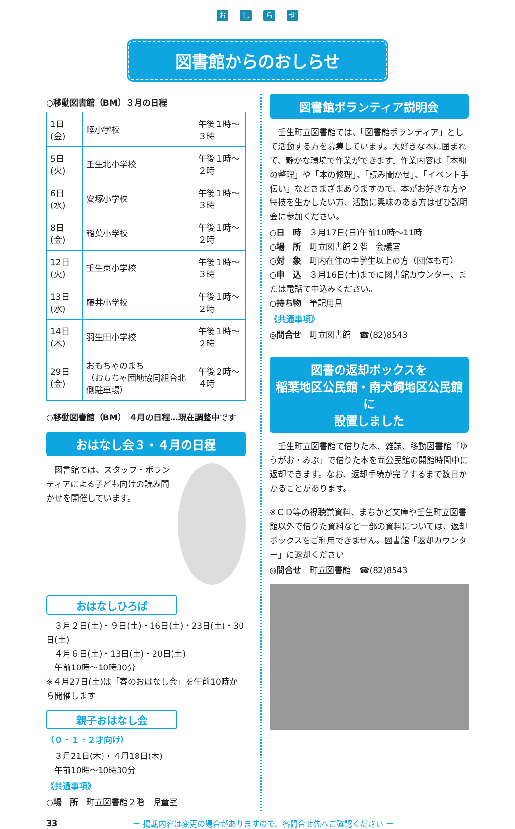おしらせ
図書館からのおしらせ
○移動図書館（BM）３月の日程
| 1日(金) | 睦小学校 | 午後１時～３時 |
| 5日(火) | 壬生北小学校 | 午後１時～２時 |
| 6日(水) | 安塚小学校 | 午後１時～３時 |
| 8日(金) | 稲葉小学校 | 午後１時～２時 |
| 12日(火) | 壬生東小学校 | 午後１時～３時 |
| 13日(水) | 藤井小学校 | 午後１時～２時 |
| 14日(木) | 羽生田小学校 | 午後１時～２時 |
| 29日(金) | おもちゃのまち （おもちゃ団地協同組合北側駐車場） | 午後２時～４時 |
○移動図書館（BM） ４月の日程…現在調整中です
おはなし会３・４月の日程
　図書館では、スタッフ・ボランティアによる子ども向けの読み聞かせを開催しています。
おはなしひろば
　３月２日(土)・９日(土)・16日(土)・23日(土)・30日(土)
　４月６日(土)・13日(土)・20日(土)
　午前10時～10時30分
※４月27日(土)は「春のおはなし会」を午前10時から開催します
親子おはなし会
（０・１・２才向け）
　３月21日(木)・４月18日(木)
　午前10時～10時30分
《共通事項》
○場　所　町立図書館２階　児童室
図書館ボランティア説明会
　壬生町立図書館では、「図書館ボランティア」として活動する方を募集しています。大好きな本に囲まれて、静かな環境で作業ができます。作業内容は「本棚の整理」や「本の修理」、「読み聞かせ」、「イベント手伝い」などさまざまありますので、本がお好きな方や特技を生かしたい方、活動に興味のある方はぜひ説明会に参加ください。
○日　時　３月17日(日)午前10時～11時
○場　所　町立図書館２階　会議室
○対　象　町内在住の中学生以上の方（団体も可）
○申　込　３月16日(土)までに図書館カウンター、または電話で申込みください。
○持ち物　筆記用具
《共通事項》
◎問合せ　町立図書館　☎(82)8543
図書の返却ボックスを
稲葉地区公民館・南犬飼地区公民館に
設置しました
　壬生町立図書館で借りた本、雑誌、移動図書館「ゆうがお・みぶ」で借りた本を両公民館の開館時間中に返却できます。なお、返却手続が完了するまで数日かかることがあります。
※ＣＤ等の視聴覚資料、まちかど文庫や壬生町立図書館以外で借りた資料など一部の資料については、返却ボックスをご利用できません。図書館「返却カウンター」に返却ください
◎問合せ　町立図書館　☎(82)8543
33
ー 掲載内容は変更の場合がありますので、各問合せ先へご確認ください ー